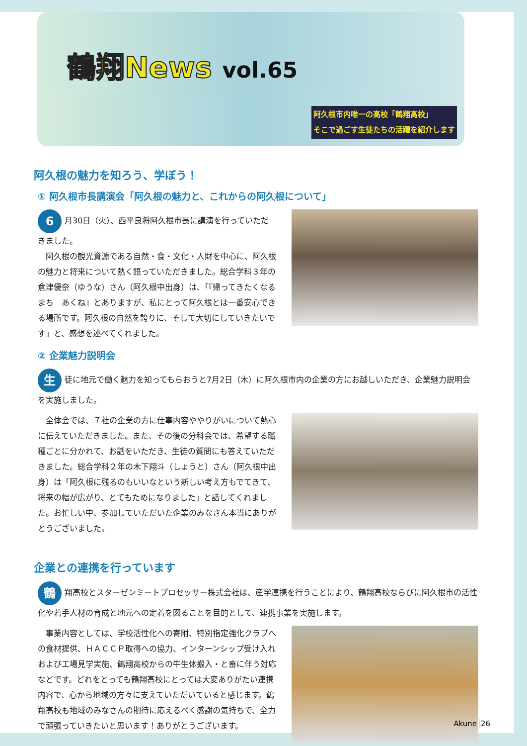鶴翔News vol.65
阿久根市内唯一の高校「鶴翔高校」
そこで過ごす生徒たちの活躍を紹介します
阿久根の魅力を知ろう、学ぼう！
① 阿久根市長講演会「阿久根の魅力と、これからの阿久根について」
6 月30日（火）、西平良将阿久根市長に講演を行っていただきました。
　阿久根の観光資源である自然・食・文化・人財を中心に、阿久根の魅力と将来について熱く語っていただきました。総合学科３年の倉津優奈（ゆうな）さん（阿久根中出身）は、「『帰ってきたくなるまち　あくね』とありますが、私にとって阿久根とは一番安心できる場所です。阿久根の自然を誇りに、そして大切にしていきたいです」と、感想を述べてくれました。
② 企業魅力説明会
生徒に地元で働く魅力を知ってもらおうと7月2日（木）に阿久根市内の企業の方にお越しいただき、企業魅力説明会を実施しました。
　全体会では、７社の企業の方に仕事内容ややりがいについて熱心に伝えていただきました。また、その後の分科会では、希望する職種ごとに分かれて、お話をいただき、生徒の質問にも答えていただきました。総合学科２年の木下翔斗（しょうと）さん（阿久根中出身）は「阿久根に残るのもいいなという新しい考え方もでてきて、将来の幅が広がり、とてもためになりました」と話してくれました。お忙しい中、参加していただいた企業のみなさん本当にありがとうございました。
企業との連携を行っています
鶴翔高校とスターゼンミートプロセッサー株式会社は、産学連携を行うことにより、鶴翔高校ならびに阿久根市の活性化や若手人材の育成と地元への定着を図ることを目的として、連携事業を実施します。
　事業内容としては、学校活性化への寄附、特別指定強化クラブへの食材提供、ＨＡＣＣＰ取得への協力、インターンシップ受け入れおよび工場見学実施、鶴翔高校からの牛生体搬入・と畜に伴う対応などです。どれをとっても鶴翔高校にとっては大変ありがたい連携内容で、心から地域の方々に支えていただいていると感じます。鶴翔高校も地域のみなさんの期待に応えるべく感謝の気持ちで、全力で頑張っていきたいと思います！ありがとうございます。
Akune 26